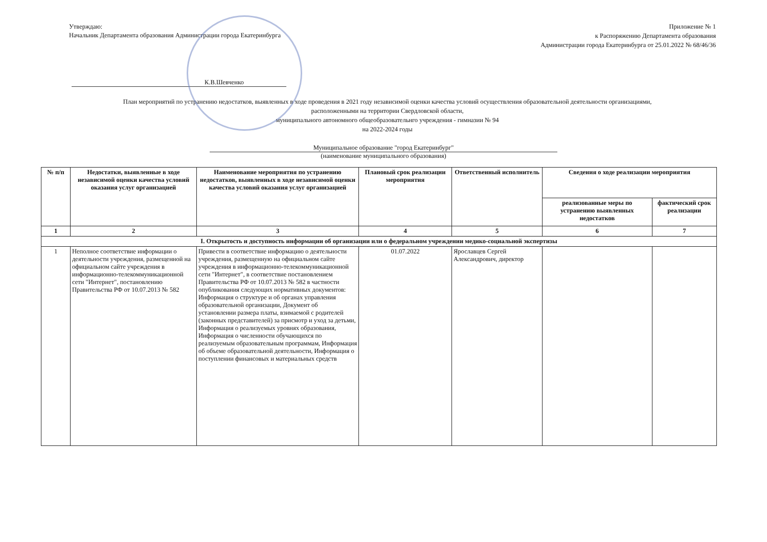Утверждаю:
Начальник Департамента образования Администрации города Екатеринбурга
Приложение № 1
к Распоряжению Департамента образования
Администрации города Екатеринбурга от 25.01.2022 № 68/46/36
К.В.Шевченко
План мероприятий по устранению недостатков, выявленных в ходе проведения в 2021 году независимой оценки качества условий осуществления образовательной деятельности организациями,
расположенными на территории Свердловской области,
муниципального автономного общеобразовательнго учреждения - гимназии № 94
на 2022-2024 годы
Муниципальное образование "город Екатеринбург"
(наименование муниципального образования)
| № п/п | Недостатки, выявленные в ходе независимой оценки качества условий оказания услуг организацией | Наименование мероприятия по устранению недостатков, выявленных в ходе независимой оценки качества условий оказания услуг организацией | Плановый срок реализации мероприятия | Ответственный исполнитель | Сведения о ходе реализации мероприятия | |
| --- | --- | --- | --- | --- | --- | --- |
| | | | | | реализованные меры по устранению выявленных недостатков | фактический срок реализации |
| 1 | 2 | 3 | 4 | 5 | 6 | 7 |
| I. Открытость и доступность информации об организации или о федеральном учреждении медико-социальной экспертизы | | | | | | |
| 1 | Неполное соответствие информации о деятельности учреждения, размещенной на официальном сайте учреждения в информационно-телекоммуникационной сети "Интернет", постановлению Правительства РФ от 10.07.2013 № 582 | Привести в соответствие информацию о деятельности учреждения, размещенную на официальном сайте учреждения в информационно-телекоммуникационной сети "Интернет", в соответствие постановлением Правительства РФ от 10.07.2013 № 582 в частности опубликования следующих нормативных документов: Информация о структуре и об органах управления образовательной организации, Документ об установлении размера платы, взимаемой с родителей (законных представителей) за присмотр и уход за детьми, Информация о реализуемых уровнях образования, Информация о численности обучающихся по реализуемым образовательным программам, Информация об объеме образовательной деятельности, Информация о поступлении финансовых и материальных средств | 01.07.2022 | Ярославцев Сергей Александрович, директор | | |